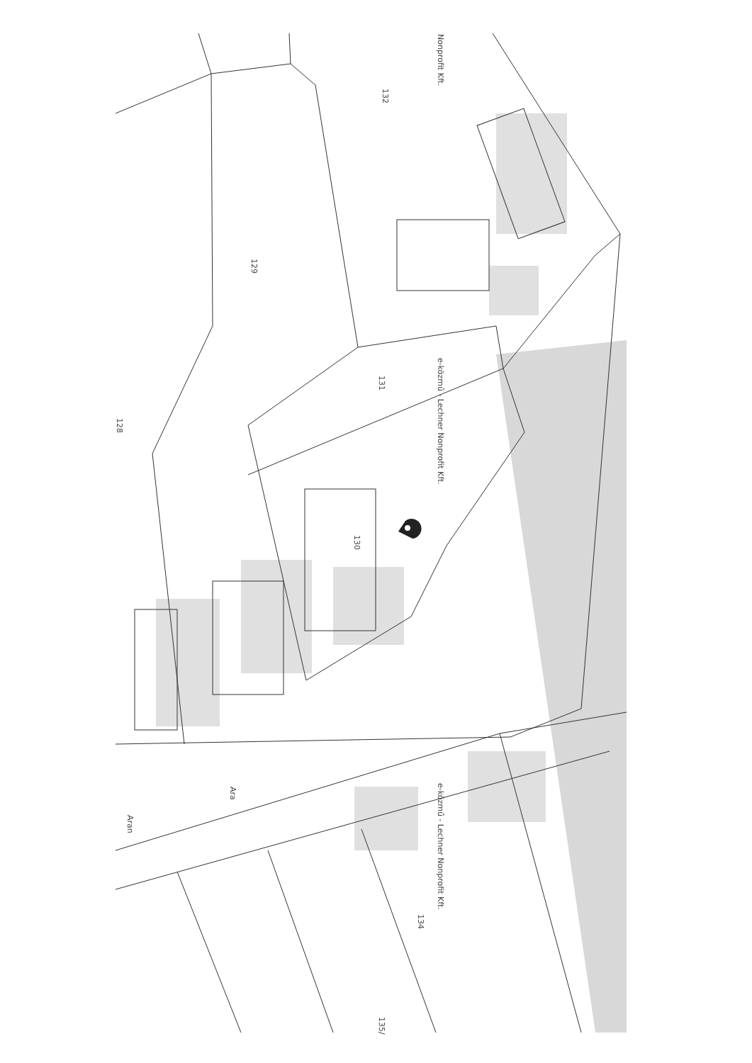Nonprofit Kft.
132
129
131
128
e-közmű - Lechner Nonprofit Kft.
130
Ara
Aran
e-közmű - Lechner Nonprofit Kft.
134
135/